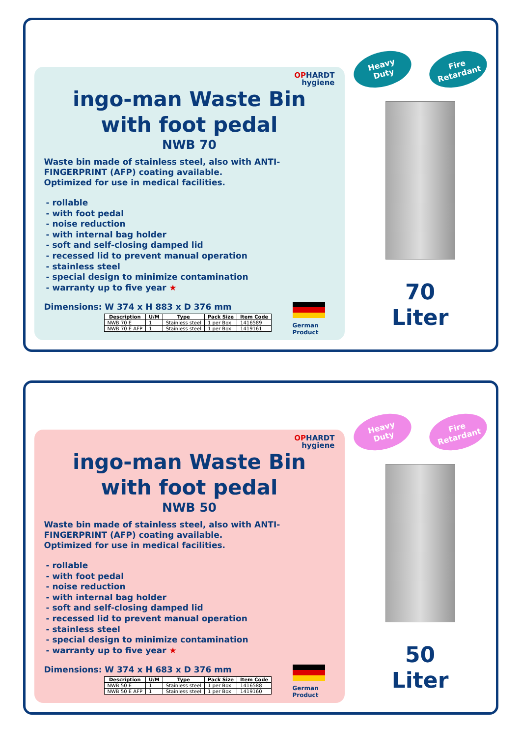OPHARDT
hygiene
ingo-man Waste Bin
with foot pedal
NWB 70
Waste bin made of stainless steel, also with ANTI-FINGERPRINT (AFP) coating available.
Optimized for use in medical facilities.
- rollable
- with foot pedal
- noise reduction
- with internal bag holder
- soft and self-closing damped lid
- recessed lid to prevent manual operation
- stainless steel
- special design to minimize contamination
- warranty up to five year ★
Dimensions: W 374 x H 883 x D 376 mm
| Description | U/M | Type | Pack Size | Item Code |
| --- | --- | --- | --- | --- |
| NWB 70 E | 1 | Stainless steel | 1 per Box | 1416589 |
| NWB 70 E AFP | 1 | Stainless steel | 1 per Box | 1419161 |
German
Product
Heavy
Duty
Fire
Retardant
70
Liter
OPHARDT
hygiene
ingo-man Waste Bin
with foot pedal
NWB 50
Waste bin made of stainless steel, also with ANTI-FINGERPRINT (AFP) coating available.
Optimized for use in medical facilities.
- rollable
- with foot pedal
- noise reduction
- with internal bag holder
- soft and self-closing damped lid
- recessed lid to prevent manual operation
- stainless steel
- special design to minimize contamination
- warranty up to five year ★
Dimensions: W 374 x H 683 x D 376 mm
| Description | U/M | Type | Pack Size | Item Code |
| --- | --- | --- | --- | --- |
| NWB 50 E | 1 | Stainless steel | 1 per Box | 1416588 |
| NWB 50 E AFP | 1 | Stainless steel | 1 per Box | 1419160 |
German
Product
Heavy
Duty
Fire
Retardant
50
Liter